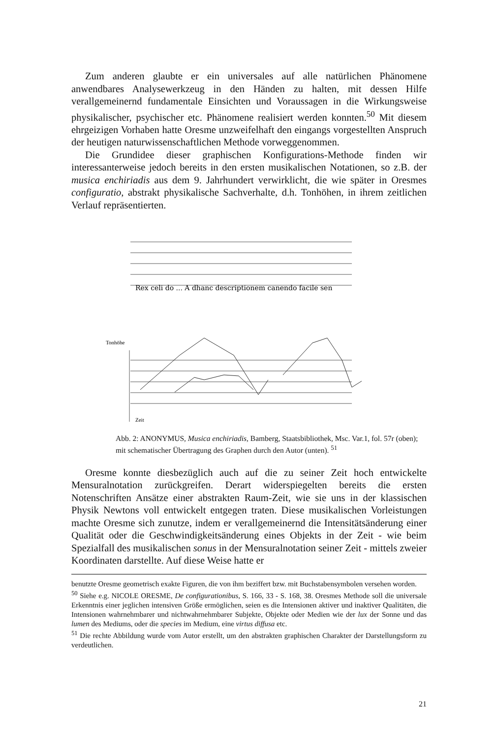Zum anderen glaubte er ein universales auf alle natürlichen Phänomene anwendbares Analysewerkzeug in den Händen zu halten, mit dessen Hilfe verallgemeinernd fundamentale Einsichten und Voraussagen in die Wirkungsweise physikalischer, psychischer etc. Phänomene realisiert werden konnten.<sup>50</sup> Mit diesem ehrgeizigen Vorhaben hatte Oresme unzweifelhaft den eingangs vorgestellten Anspruch der heutigen naturwissenschaftlichen Methode vorweggenommen.
Die Grundidee dieser graphischen Konfigurations-Methode finden wir interessanterweise jedoch bereits in den ersten musikalischen Notationen, so z.B. der musica enchiriadis aus dem 9. Jahrhundert verwirklicht, die wie später in Oresmes configuratio, abstrakt physikalische Sachverhalte, d.h. Tonhöhen, in ihrem zeitlichen Verlauf repräsentierten.
Rex celi do ... A dhanc descriptionem canendo facile sen
Tonhöhe
Zeit
Abb. 2: ANONYMUS, Musica enchiriadis, Bamberg, Staatsbibliothek, Msc. Var.1, fol. 57r (oben); mit schematischer Übertragung des Graphen durch den Autor (unten). <sup>51</sup>
Oresme konnte diesbezüglich auch auf die zu seiner Zeit hoch entwickelte Mensuralnotation zurückgreifen. Derart widerspiegelten bereits die ersten Notenschriften Ansätze einer abstrakten Raum-Zeit, wie sie uns in der klassischen Physik Newtons voll entwickelt entgegen traten. Diese musikalischen Vorleistungen machte Oresme sich zunutze, indem er verallgemeinernd die Intensitätsänderung einer Qualität oder die Geschwindigkeitsänderung eines Objekts in der Zeit - wie beim Spezialfall des musikalischen sonus in der Mensuralnotation seiner Zeit - mittels zweier Koordinaten darstellte. Auf diese Weise hatte er
benutzte Oresme geometrisch exakte Figuren, die von ihm beziffert bzw. mit Buchstabensymbolen versehen worden.
<sup>50</sup> Siehe e.g. NICOLE ORESME, De configurationibus, S. 166, 33 - S. 168, 38. Oresmes Methode soll die universale Erkenntnis einer jeglichen intensiven Größe ermöglichen, seien es die Intensionen aktiver und inaktiver Qualitäten, die Intensionen wahrnehmbarer und nichtwahrnehmbarer Subjekte, Objekte oder Medien wie der lux der Sonne und das lumen des Mediums, oder die species im Medium, eine virtus diffusa etc.
<sup>51</sup> Die rechte Abbildung wurde vom Autor erstellt, um den abstrakten graphischen Charakter der Darstellungsform zu verdeutlichen.
21